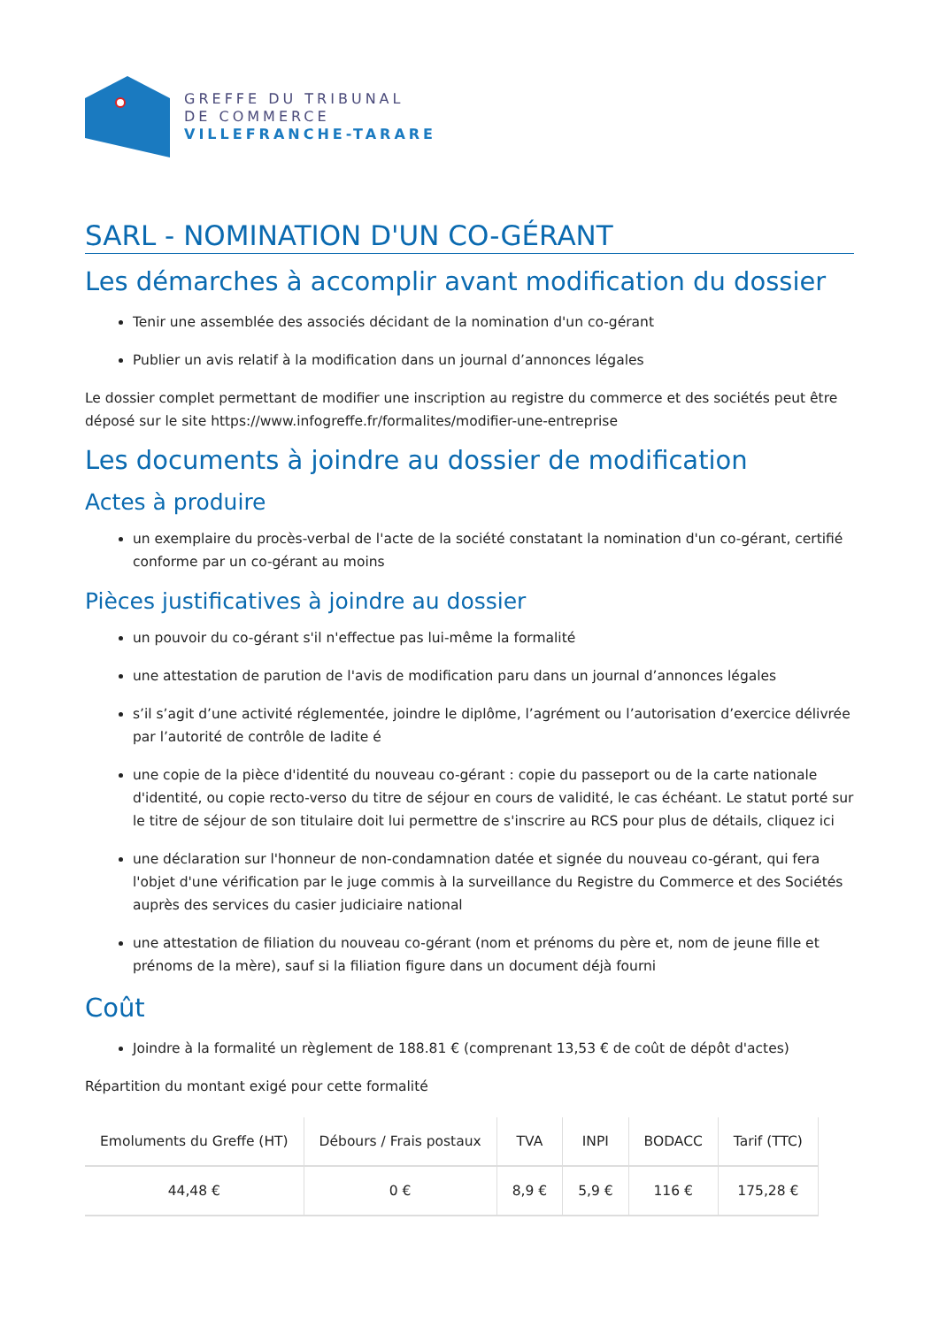GREFFE DU TRIBUNAL
DE COMMERCE
VILLEFRANCHE-TARARE
SARL - NOMINATION D'UN CO-GÉRANT
Les démarches à accomplir avant modification du dossier
Tenir une assemblée des associés décidant de la nomination d'un co-gérant
Publier un avis relatif à la modification dans un journal d’annonces légales
Le dossier complet permettant de modifier une inscription au registre du commerce et des sociétés peut être déposé sur le site https://www.infogreffe.fr/formalites/modifier-une-entreprise
Les documents à joindre au dossier de modification
Actes à produire
un exemplaire du procès-verbal de l'acte de la société constatant la nomination d'un co-gérant, certifié conforme par un co-gérant au moins
Pièces justificatives à joindre au dossier
un pouvoir du co-gérant s'il n'effectue pas lui-même la formalité
une attestation de parution de l'avis de modification paru dans un journal d’annonces légales
s’il s’agit d’une activité réglementée, joindre le diplôme, l’agrément ou l’autorisation d’exercice délivrée par l’autorité de contrôle de ladite é
une copie de la pièce d'identité du nouveau co-gérant : copie du passeport ou de la carte nationale d'identité, ou copie recto-verso du titre de séjour en cours de validité, le cas échéant. Le statut porté sur le titre de séjour de son titulaire doit lui permettre de s'inscrire au RCS pour plus de détails, cliquez ici
une déclaration sur l'honneur de non-condamnation datée et signée du nouveau co-gérant, qui fera l'objet d'une vérification par le juge commis à la surveillance du Registre du Commerce et des Sociétés auprès des services du casier judiciaire national
une attestation de filiation du nouveau co-gérant (nom et prénoms du père et, nom de jeune fille et prénoms de la mère), sauf si la filiation figure dans un document déjà fourni
Coût
Joindre à la formalité un règlement de 188.81 € (comprenant 13,53 € de coût de dépôt d'actes)
Répartition du montant exigé pour cette formalité
| Emoluments du Greffe (HT) | Débours / Frais postaux | TVA | INPI | BODACC | Tarif (TTC) |
| --- | --- | --- | --- | --- | --- |
| 44,48 € | 0 € | 8,9 € | 5,9 € | 116 € | 175,28 € |